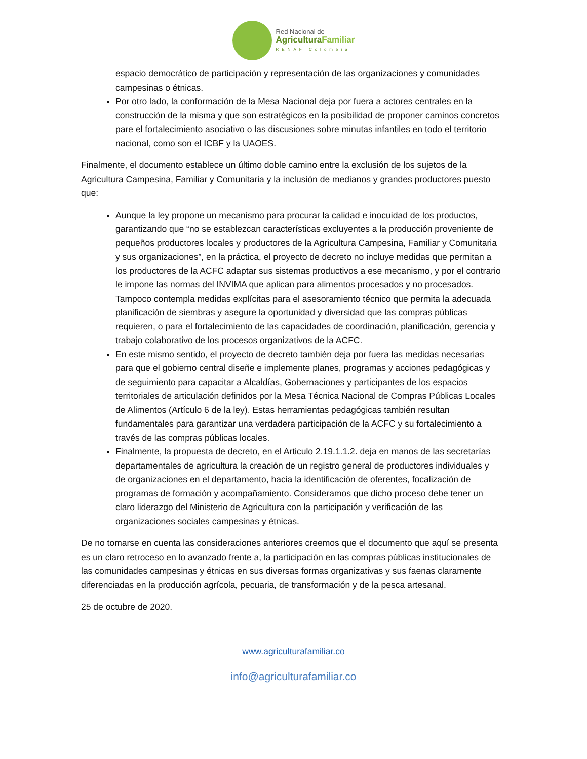Red Nacional de
AgriculturaFamiliar
RENAF Colombia
espacio democrático de participación y representación de las organizaciones y comunidades campesinas o étnicas.
Por otro lado, la conformación de la Mesa Nacional deja por fuera a actores centrales en la construcción de la misma y que son estratégicos en la posibilidad de proponer caminos concretos pare el fortalecimiento asociativo o las discusiones sobre minutas infantiles en todo el territorio nacional, como son el ICBF y la UAOES.
Finalmente, el documento establece un último doble camino entre la exclusión de los sujetos de la Agricultura Campesina, Familiar y Comunitaria y la inclusión de medianos y grandes productores puesto que:
Aunque la ley propone un mecanismo para procurar la calidad e inocuidad de los productos, garantizando que “no se establezcan características excluyentes a la producción proveniente de pequeños productores locales y productores de la Agricultura Campesina, Familiar y Comunitaria y sus organizaciones”, en la práctica, el proyecto de decreto no incluye medidas que permitan a los productores de la ACFC adaptar sus sistemas productivos a ese mecanismo, y por el contrario le impone las normas del INVIMA que aplican para alimentos procesados y no procesados. Tampoco contempla medidas explícitas para el asesoramiento técnico que permita la adecuada planificación de siembras y asegure la oportunidad y diversidad que las compras públicas requieren, o para el fortalecimiento de las capacidades de coordinación, planificación, gerencia y trabajo colaborativo de los procesos organizativos de la ACFC.
En este mismo sentido, el proyecto de decreto también deja por fuera las medidas necesarias para que el gobierno central diseñe e implemente planes, programas y acciones pedagógicas y de seguimiento para capacitar a Alcaldías, Gobernaciones y participantes de los espacios territoriales de articulación definidos por la Mesa Técnica Nacional de Compras Públicas Locales de Alimentos (Artículo 6 de la ley). Estas herramientas pedagógicas también resultan fundamentales para garantizar una verdadera participación de la ACFC y su fortalecimiento a través de las compras públicas locales.
Finalmente, la propuesta de decreto, en el Articulo 2.19.1.1.2. deja en manos de las secretarías departamentales de agricultura la creación de un registro general de productores individuales y de organizaciones en el departamento, hacia la identificación de oferentes, focalización de programas de formación y acompañamiento. Consideramos que dicho proceso debe tener un claro liderazgo del Ministerio de Agricultura con la participación y verificación de las organizaciones sociales campesinas y étnicas.
De no tomarse en cuenta las consideraciones anteriores creemos que el documento que aquí se presenta es un claro retroceso en lo avanzado frente a, la participación en las compras públicas institucionales de las comunidades campesinas y étnicas en sus diversas formas organizativas y sus faenas claramente diferenciadas en la producción agrícola, pecuaria, de transformación y de la pesca artesanal.
25 de octubre de 2020.
www.agriculturafamiliar.co
info@agriculturafamiliar.co